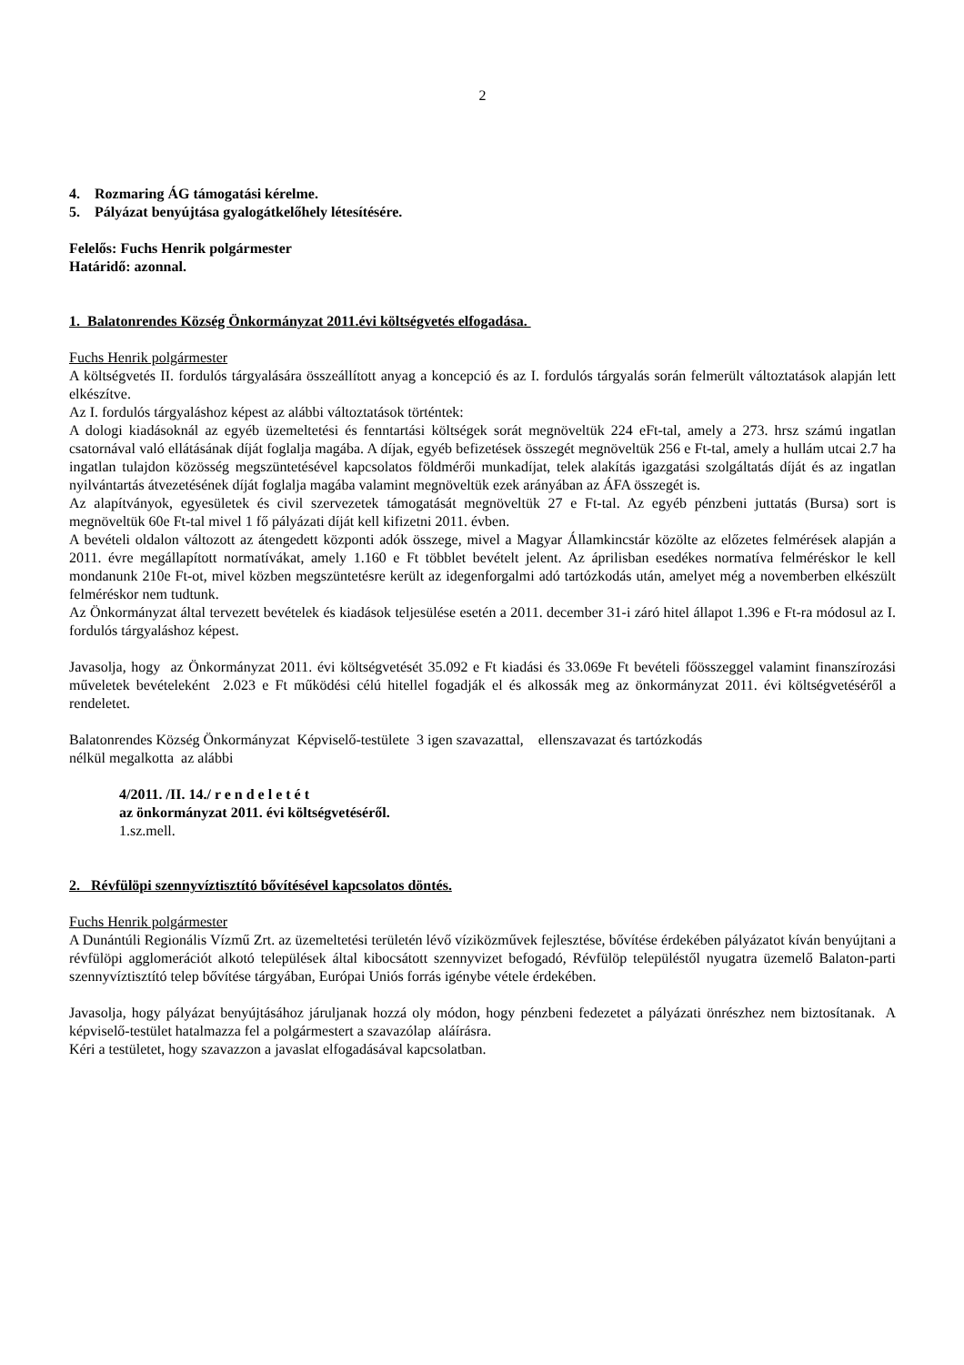2
4. Rozmaring ÁG támogatási kérelme.
5. Pályázat benyújtása gyalogátkelőhely létesítésére.
Felelős: Fuchs Henrik polgármester
Határidő: azonnal.
1. Balatonrendes Község Önkormányzat 2011.évi költségvetés elfogadása.
Fuchs Henrik polgármester
A költségvetés II. fordulós tárgyalására összeállított anyag a koncepció és az I. fordulós tárgyalás során felmerült változtatások alapján lett elkészítve.
Az I. fordulós tárgyaláshoz képest az alábbi változtatások történtek:
A dologi kiadásoknál az egyéb üzemeltetési és fenntartási költségek sorát megnöveltük 224 eFt-tal, amely a 273. hrsz számú ingatlan csatornával való ellátásának díját foglalja magába. A díjak, egyéb befizetések összegét megnöveltük 256 e Ft-tal, amely a hullám utcai 2.7 ha ingatlan tulajdon közösség megszüntetésével kapcsolatos földmérői munkadíjat, telek alakítás igazgatási szolgáltatás díját és az ingatlan nyilvántartás átvezetésének díját foglalja magába valamint megnöveltük ezek arányában az ÁFA összegét is.
Az alapítványok, egyesületek és civil szervezetek támogatását megnöveltük 27 e Ft-tal. Az egyéb pénzbeni juttatás (Bursa) sort is megnöveltük 60e Ft-tal mivel 1 fő pályázati díját kell kifizetni 2011. évben.
A bevételi oldalon változott az átengedett központi adók összege, mivel a Magyar Államkincstár közölte az előzetes felmérések alapján a 2011. évre megállapított normatívákat, amely 1.160 e Ft többlet bevételt jelent. Az áprilisban esedékes normatíva felméréskor le kell mondanunk 210e Ft-ot, mivel közben megszüntetésre került az idegenforgalmi adó tartózkodás után, amelyet még a novemberben elkészült felméréskor nem tudtunk.
Az Önkormányzat által tervezett bevételek és kiadások teljesülése esetén a 2011. december 31-i záró hitel állapot 1.396 e Ft-ra módosul az I. fordulós tárgyaláshoz képest.
Javasolja, hogy az Önkormányzat 2011. évi költségvetését 35.092 e Ft kiadási és 33.069e Ft bevételi főösszeggel valamint finanszírozási műveletek bevételeként 2.023 e Ft működési célú hitellel fogadják el és alkossák meg az önkormányzat 2011. évi költségvetéséről a rendeletet.
Balatonrendes Község Önkormányzat Képviselő-testülete 3 igen szavazattal, ellenszavazat és tartózkodás
nélkül megalkotta az alábbi
4/2011. /II. 14./ r e n d e l e t é t
az önkormányzat 2011. évi költségvetéséről.
1.sz.mell.
2. Révfülöpi szennyvíztisztító bővítésével kapcsolatos döntés.
Fuchs Henrik polgármester
A Dunántúli Regionális Vízmű Zrt. az üzemeltetési területén lévő víziközművek fejlesztése, bővítése érdekében pályázatot kíván benyújtani a révfülöpi agglomerációt alkotó települések által kibocsátott szennyvizet befogadó, Révfülöp településtől nyugatra üzemelő Balaton-parti szennyvíztisztító telep bővítése tárgyában, Európai Uniós forrás igénybe vétele érdekében.
Javasolja, hogy pályázat benyújtásához járuljanak hozzá oly módon, hogy pénzbeni fedezetet a pályázati önrészhez nem biztosítanak. A képviselő-testület hatalmazza fel a polgármestert a szavazólap aláírásra.
Kéri a testületet, hogy szavazzon a javaslat elfogadásával kapcsolatban.